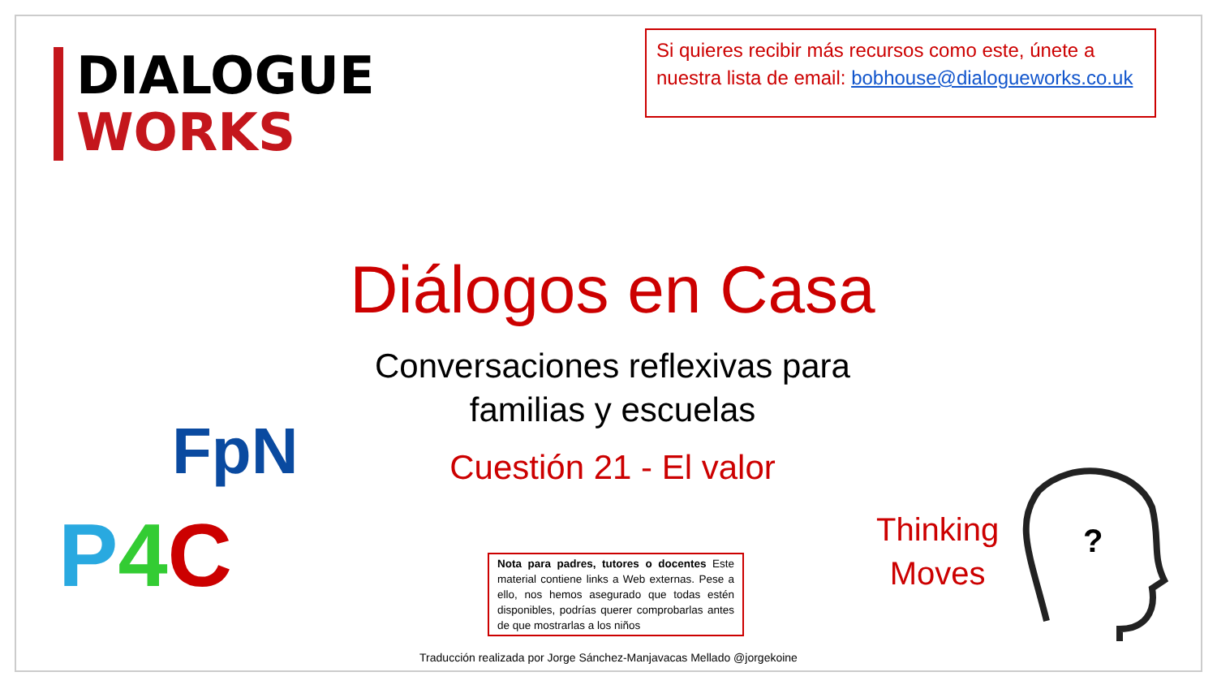DIALOGUE
WORKS
Si quieres recibir más recursos como este, únete a nuestra lista de email: bobhouse@dialogueworks.co.uk
Diálogos en Casa
Conversaciones reflexivas para familias y escuelas
Cuestión 21 - El valor
FpN
P 4 C
Thinking
Moves
?
Nota para padres, tutores o docentes Este material contiene links a Web externas. Pese a ello, nos hemos asegurado que todas estén disponibles, podrías querer comprobarlas antes de que mostrarlas a los niños
Traducción realizada por Jorge Sánchez-Manjavacas Mellado @jorgekoine